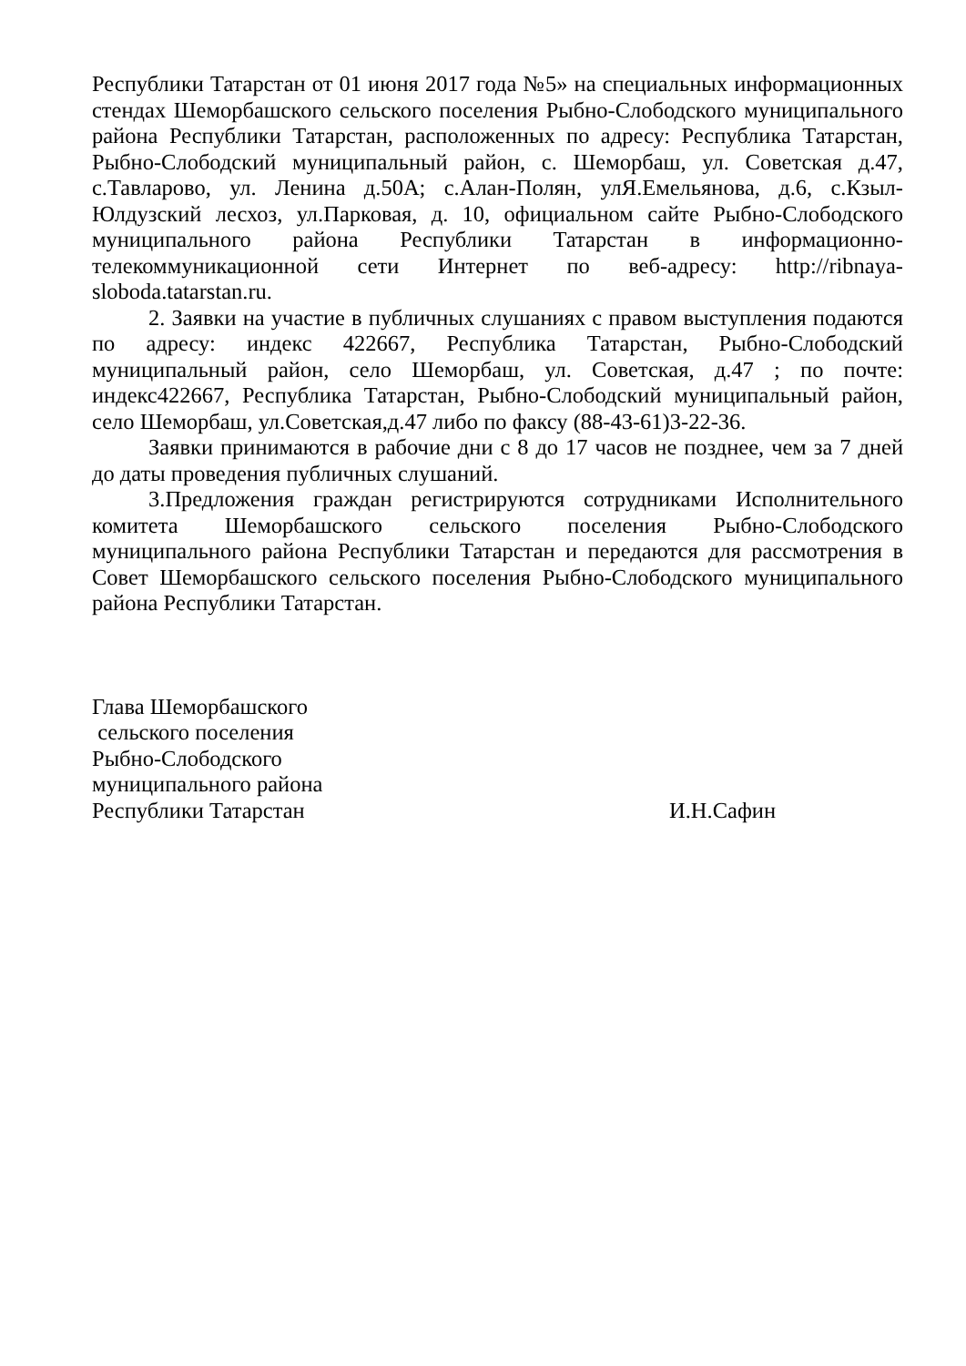Республики Татарстан от 01 июня 2017 года №5» на специальных информационных стендах Шеморбашского сельского поселения Рыбно-Слободского муниципального района Республики Татарстан, расположенных по адресу: Республика Татарстан, Рыбно-Слободский муниципальный район, с. Шеморбаш, ул. Советская д.47, с.Тавларово, ул. Ленина д.50А; с.Алан-Полян, улЯ.Емельянова, д.6, с.Кзыл-Юлдузский лесхоз, ул.Парковая, д. 10, официальном сайте Рыбно-Слободского муниципального района Республики Татарстан в информационно-телекоммуникационной сети Интернет по веб-адресу: http://ribnaya-sloboda.tatarstan.ru.
2. Заявки на участие в публичных слушаниях с правом выступления подаются по адресу: индекс 422667, Республика Татарстан, Рыбно-Слободский муниципальный район, село Шеморбаш, ул. Советская, д.47 ; по почте: индекс422667, Республика Татарстан, Рыбно-Слободский муниципальный район, село Шеморбаш, ул.Советская,д.47 либо по факсу (88-43-61)3-22-36.
Заявки принимаются в рабочие дни с 8 до 17 часов не позднее, чем за 7 дней до даты проведения публичных слушаний.
3.Предложения граждан регистрируются сотрудниками Исполнительного комитета Шеморбашского сельского поселения Рыбно-Слободского муниципального района Республики Татарстан и передаются для рассмотрения в Совет Шеморбашского сельского поселения Рыбно-Слободского муниципального района Республики Татарстан.
Глава Шеморбашского
сельского поселения
Рыбно-Слободского
муниципального района
Республики Татарстан
И.Н.Сафин